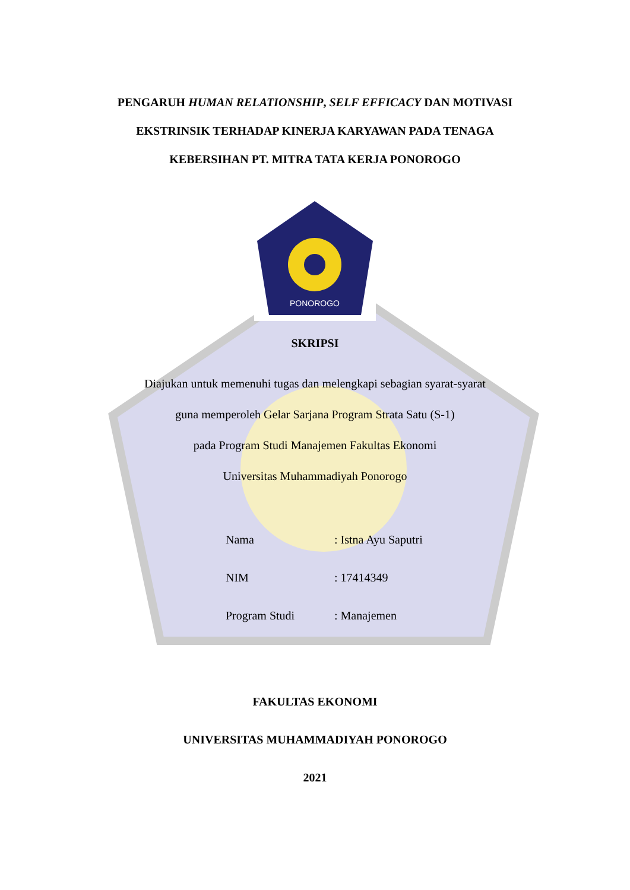PENGARUH HUMAN RELATIONSHIP, SELF EFFICACY DAN MOTIVASI
EKSTRINSIK TERHADAP KINERJA KARYAWAN PADA TENAGA
KEBERSIHAN PT. MITRA TATA KERJA PONOROGO
PONOROGO
SKRIPSI
Diajukan untuk memenuhi tugas dan melengkapi sebagian syarat-syarat
guna memperoleh Gelar Sarjana Program Strata Satu (S-1)
pada Program Studi Manajemen Fakultas Ekonomi
Universitas Muhammadiyah Ponorogo
Nama : Istna Ayu Saputri
NIM : 17414349
Program Studi : Manajemen
FAKULTAS EKONOMI
UNIVERSITAS MUHAMMADIYAH PONOROGO
2021